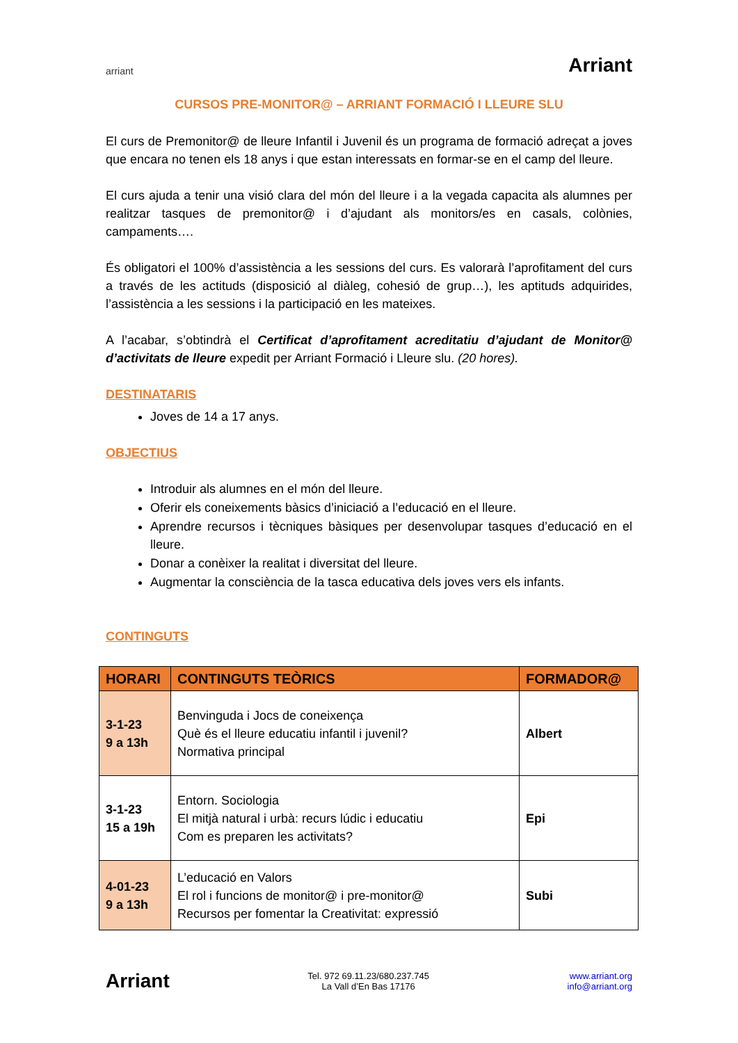arriant
Arriant
CURSOS PRE-MONITOR@ – ARRIANT FORMACIÓ I LLEURE SLU
El curs de Premonitor@ de lleure Infantil i Juvenil és un programa de formació adreçat a joves que encara no tenen els 18 anys i que estan interessats en formar-se en el camp del lleure.
El curs ajuda a tenir una visió clara del món del lleure i a la vegada capacita als alumnes per realitzar tasques de premonitor@ i d’ajudant als monitors/es en casals, colònies, campaments….
És obligatori el 100% d’assistència a les sessions del curs. Es valorarà l’aprofitament del curs a través de les actituds (disposició al diàleg, cohesió de grup…), les aptituds adquirides, l’assistència a les sessions i la participació en les mateixes.
A l’acabar, s’obtindrà el Certificat d’aprofitament acreditatiu d’ajudant de Monitor@ d’activitats de lleure expedit per Arriant Formació i Lleure slu. (20 hores).
DESTINATARIS
Joves de 14 a 17 anys.
OBJECTIUS
Introduir als alumnes en el món del lleure.
Oferir els coneixements bàsics d’iniciació a l’educació en el lleure.
Aprendre recursos i tècniques bàsiques per desenvolupar tasques d’educació en el lleure.
Donar a conèixer la realitat i diversitat del lleure.
Augmentar la consciència de la tasca educativa dels joves vers els infants.
CONTINGUTS
| HORARI | CONTINGUTS TEÒRICS | FORMADOR@ |
| --- | --- | --- |
| 3-1-23 9 a 13h | Benvinguda i Jocs de coneixença Què és el lleure educatiu infantil i juvenil? Normativa principal | Albert |
| 3-1-23 15 a 19h | Entorn. Sociologia El mitjà natural i urbà: recurs lúdic i educatiu Com es preparen les activitats? | Epi |
| 4-01-23 9 a 13h | L’educació en Valors El rol i funcions de monitor@ i pre-monitor@ Recursos per fomentar la Creativitat: expressió | Subi |
Arriant
Tel. 972 69.11.23/680.237.745
La Vall d’En Bas 17176
www.arriant.org
info@arriant.org